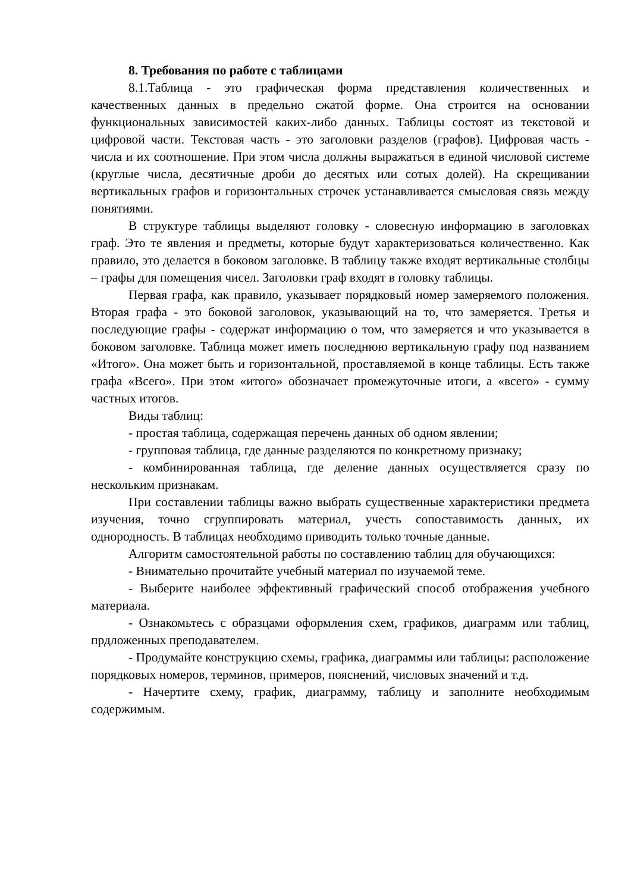8. Требования по работе с таблицами
8.1.Таблица - это графическая форма представления количественных и качественных данных в предельно сжатой форме. Она строится на основании функциональных зависимостей каких-либо данных. Таблицы состоят из текстовой и цифровой части. Текстовая часть - это заголовки разделов (графов). Цифровая часть - числа и их соотношение. При этом числа должны выражаться в единой числовой системе (круглые числа, десятичные дроби до десятых или сотых долей). На скрещивании вертикальных графов и горизонтальных строчек устанавливается смысловая связь между понятиями.
В структуре таблицы выделяют головку - словесную информацию в заголовках граф. Это те явления и предметы, которые будут характеризоваться количественно. Как правило, это делается в боковом заголовке. В таблицу также входят вертикальные столбцы – графы для помещения чисел. Заголовки граф входят в головку таблицы.
Первая графа, как правило, указывает порядковый номер замеряемого положения. Вторая графа - это боковой заголовок, указывающий на то, что замеряется. Третья и последующие графы - содержат информацию о том, что замеряется и что указывается в боковом заголовке. Таблица может иметь последнюю вертикальную графу под названием «Итого». Она может быть и горизонтальной, проставляемой в конце таблицы. Есть также графа «Всего». При этом «итого» обозначает промежуточные итоги, а «всего» - сумму частных итогов.
Виды таблиц:
- простая таблица, содержащая перечень данных об одном явлении;
- групповая таблица, где данные разделяются по конкретному признаку;
- комбинированная таблица, где деление данных осуществляется сразу по нескольким признакам.
При составлении таблицы важно выбрать существенные характеристики предмета изучения, точно сгруппировать материал, учесть сопоставимость данных, их однородность. В таблицах необходимо приводить только точные данные.
Алгоритм самостоятельной работы по составлению таблиц для обучающихся:
- Внимательно прочитайте учебный материал по изучаемой теме.
- Выберите наиболее эффективный графический способ отображения учебного материала.
- Ознакомьтесь с образцами оформления схем, графиков, диаграмм или таблиц, прдложенных преподавателем.
- Продумайте конструкцию схемы, графика, диаграммы или таблицы: расположение порядковых номеров, терминов, примеров, пояснений, числовых значений и т.д.
- Начертите схему, график, диаграмму, таблицу и заполните необходимым содержимым.